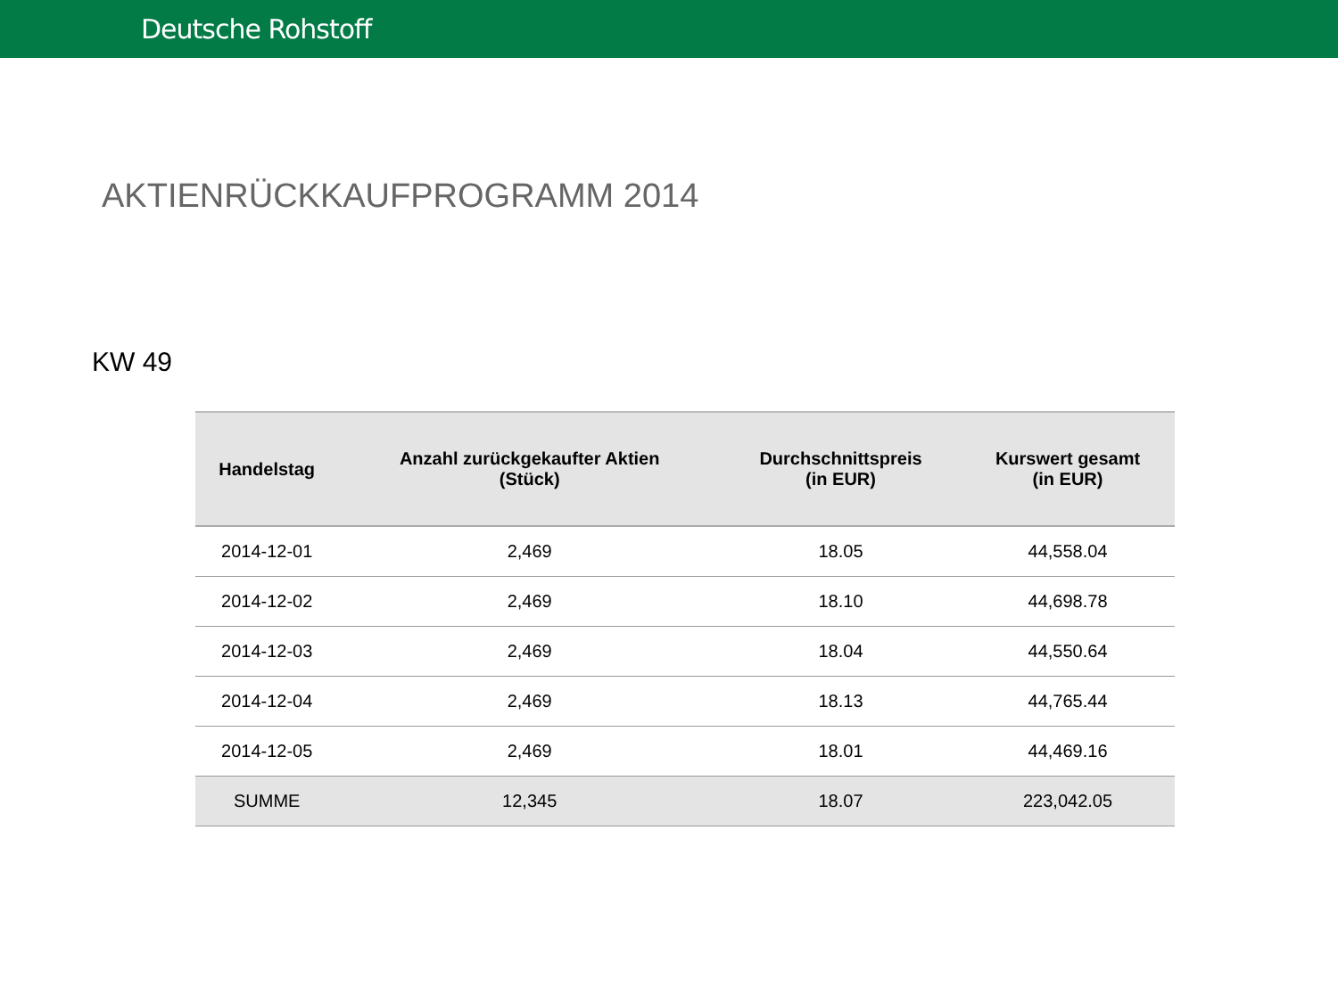Deutsche Rohstoff
AKTIENRÜCKKAUFPROGRAMM 2014
KW 49
| Handelstag | Anzahl zurückgekaufter Aktien (Stück) | Durchschnittspreis (in EUR) | Kurswert gesamt (in EUR) |
| --- | --- | --- | --- |
| 2014-12-01 | 2,469 | 18.05 | 44,558.04 |
| 2014-12-02 | 2,469 | 18.10 | 44,698.78 |
| 2014-12-03 | 2,469 | 18.04 | 44,550.64 |
| 2014-12-04 | 2,469 | 18.13 | 44,765.44 |
| 2014-12-05 | 2,469 | 18.01 | 44,469.16 |
| SUMME | 12,345 | 18.07 | 223,042.05 |